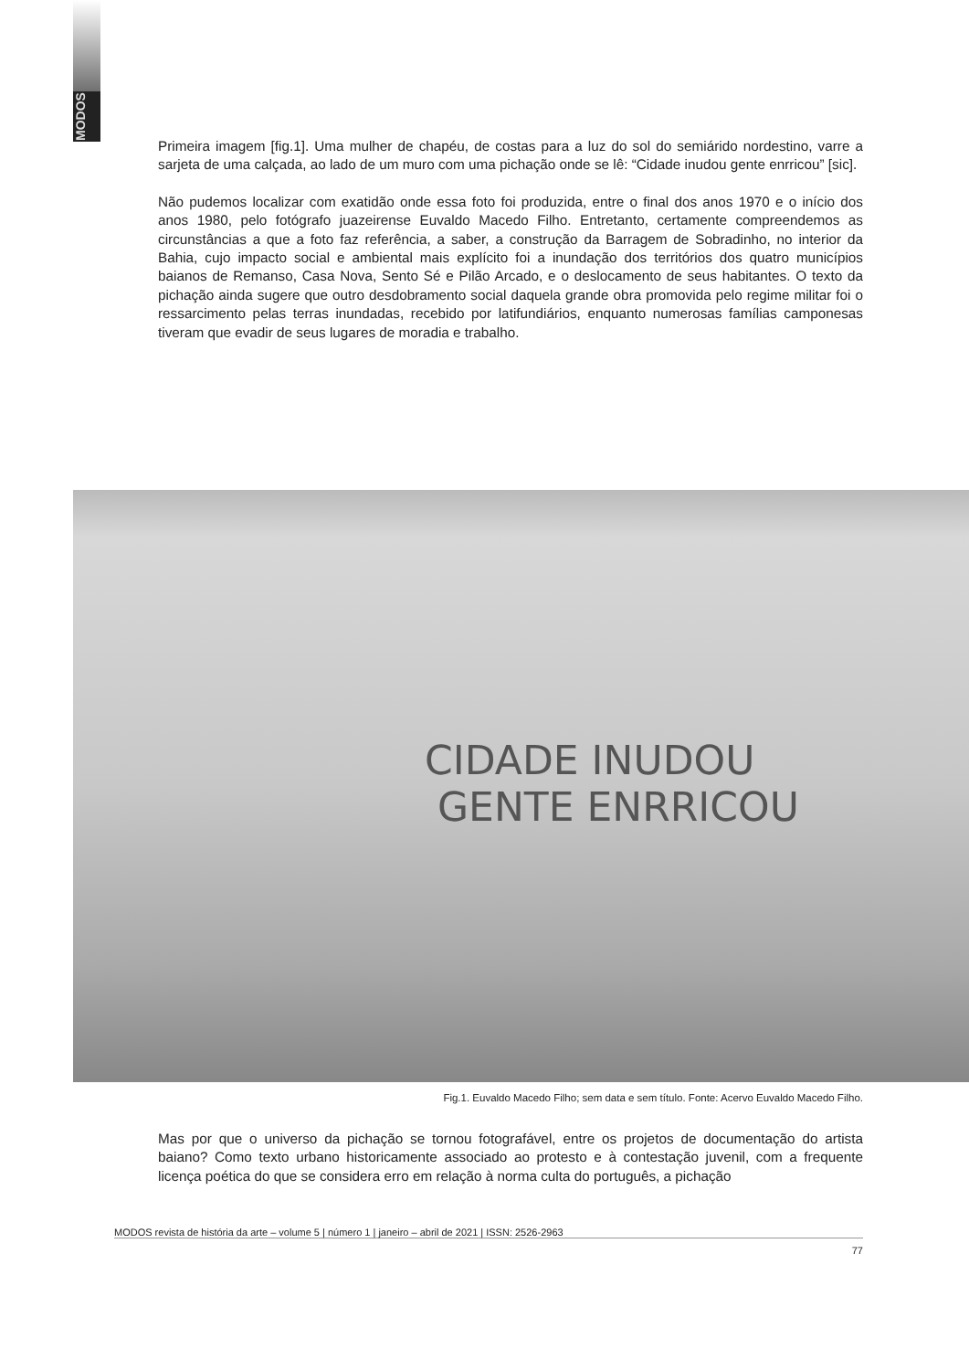MODOS
Primeira imagem [fig.1]. Uma mulher de chapéu, de costas para a luz do sol do semiárido nordestino, varre a sarjeta de uma calçada, ao lado de um muro com uma pichação onde se lê: “Cidade inudou gente enrricou” [sic].
Não pudemos localizar com exatidão onde essa foto foi produzida, entre o final dos anos 1970 e o início dos anos 1980, pelo fotógrafo juazeirense Euvaldo Macedo Filho. Entretanto, certamente compreendemos as circunstâncias a que a foto faz referência, a saber, a construção da Barragem de Sobradinho, no interior da Bahia, cujo impacto social e ambiental mais explícito foi a inundação dos territórios dos quatro municípios baianos de Remanso, Casa Nova, Sento Sé e Pilão Arcado, e o deslocamento de seus habitantes. O texto da pichação ainda sugere que outro desdobramento social daquela grande obra promovida pelo regime militar foi o ressarcimento pelas terras inundadas, recebido por latifundiários, enquanto numerosas famílias camponesas tiveram que evadir de seus lugares de moradia e trabalho.
CIDADE INUDOU
GENTE ENRRICOU
Fig.1. Euvaldo Macedo Filho; sem data e sem título. Fonte: Acervo Euvaldo Macedo Filho.
Mas por que o universo da pichação se tornou fotografável, entre os projetos de documentação do artista baiano? Como texto urbano historicamente associado ao protesto e à contestação juvenil, com a frequente licença poética do que se considera erro em relação à norma culta do português, a pichação
MODOS revista de história da arte – volume 5 | número 1 | janeiro – abril de 2021 | ISSN: 2526-2963
77